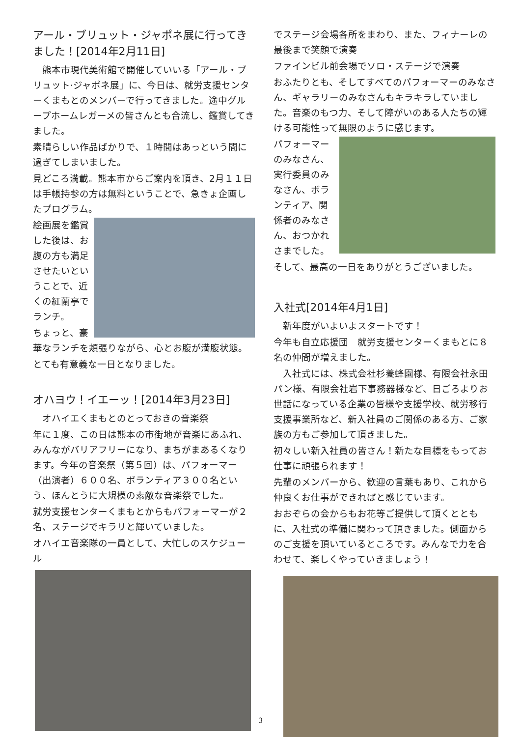アール・ブリュット・ジャポネ展に行ってきました！[2014年2月11日]
　熊本市現代美術館で開催していいる「アール・ブリュット·ジャポネ展」に、今日は、就労支援センターくまもとのメンバーで行ってきました。途中グループホームレガーメの皆さんとも合流し、鑑賞してきました。
素晴らしい作品ばかりで、１時間はあっという間に過ぎてしまいました。
見どころ満載。熊本市からご案内を頂き、2月１１日は手帳持参の方は無料ということで、急きょ企画したプログラム。
絵画展を鑑賞した後は、お腹の方も満足させたいということで、近くの紅蘭亭でランチ。
ちょっと、豪華なランチを頬張りながら、心とお腹が満腹状態。
とても有意義な一日となりました。
オハヨウ！イエーッ！[2014年3月23日]
　オハイエくまもとのとっておきの音楽祭
年に１度、この日は熊本の市街地が音楽にあふれ、みんながバリアフリーになり、まちがまあるくなります。今年の音楽祭（第５回）は、パフォーマー（出演者）６００名、ボランティア３００名という、ほんとうに大規模の素敵な音楽祭でした。
就労支援センターくまもとからもパフォーマーが２名、ステージでキラリと輝いていました。
オハイエ音楽隊の一員として、大忙しのスケジュール
でステージ会場各所をまわり、また、フィナーレの最後まで笑顔で演奏
ファインビル前会場でソロ・ステージで演奏
おふたりとも、そしてすべてのパフォーマーのみなさん、ギャラリーのみなさんもキラキラしていました。音楽のもつ力、そして障がいのある人たちの輝ける可能性って無限のように感じます。
パフォーマーのみなさん、実行委員のみなさん、ボランティア、関係者のみなさん、おつかれさまでした。
そして、最高の一日をありがとうございました。
入社式[2014年4月1日]
　新年度がいよいよスタートです！
今年も自立応援団　就労支援センターくまもとに８名の仲間が増えました。
　入社式には、株式会社杉養蜂園様、有限会社永田パン様、有限会社岩下事務器様など、日ごろよりお世話になっている企業の皆様や支援学校、就労移行支援事業所など、新入社員のご関係のある方、ご家族の方もご参加して頂きました。
初々しい新入社員の皆さん！新たな目標をもってお仕事に頑張られます！
先輩のメンバーから、歓迎の言葉もあり、これから仲良くお仕事ができればと感じています。
おおぞらの会からもお花等ご提供して頂くとともに、入社式の準備に関わって頂きました。側面からのご支援を頂いているところです。みんなで力を合わせて、楽しくやっていきましょう！
3